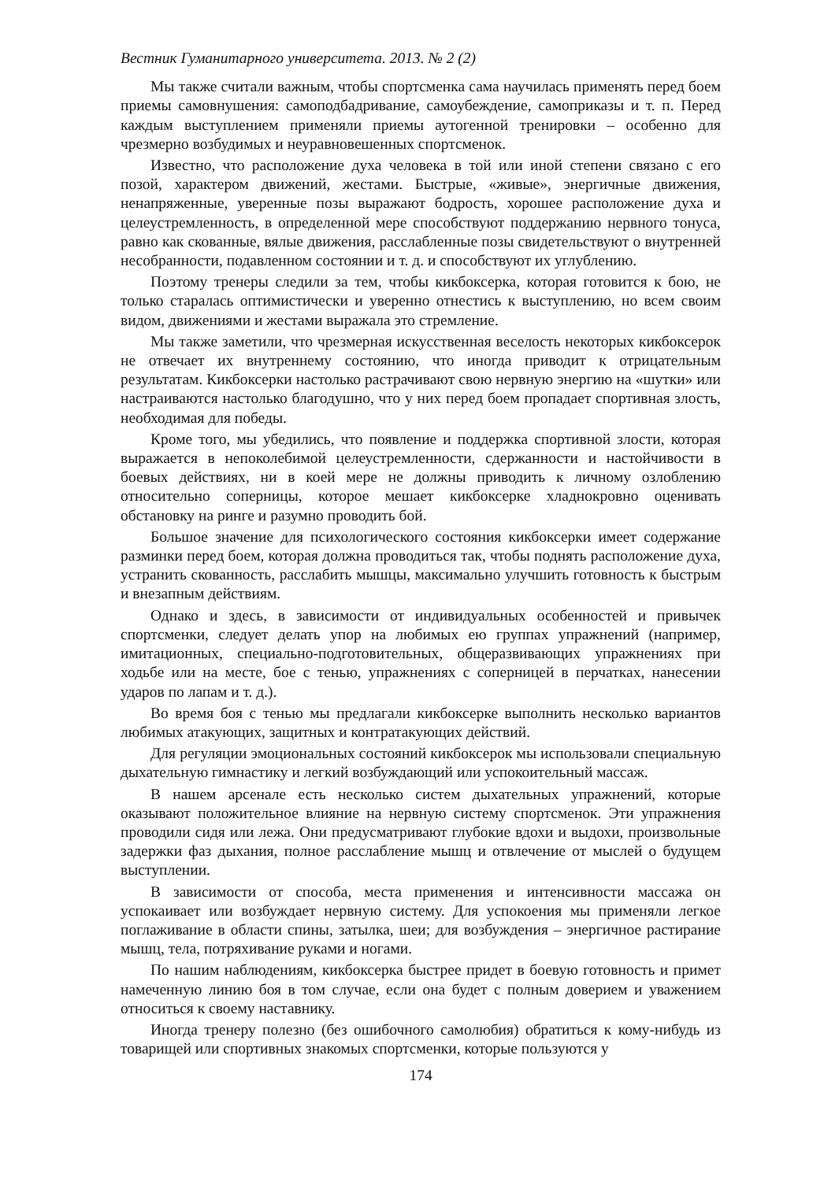Вестник Гуманитарного университета. 2013. № 2 (2)
Мы также считали важным, чтобы спортсменка сама научилась применять перед боем приемы самовнушения: самоподбадривание, самоубеждение, самоприказы и т. п. Перед каждым выступлением применяли приемы аутогенной тренировки – особенно для чрезмерно возбудимых и неуравновешенных спортсменок.
Известно, что расположение духа человека в той или иной степени связано с его позой, характером движений, жестами. Быстрые, «живые», энергичные движения, ненапряженные, уверенные позы выражают бодрость, хорошее расположение духа и целеустремленность, в определенной мере способствуют поддержанию нервного тонуса, равно как скованные, вялые движения, расслабленные позы свидетельствуют о внутренней несобранности, подавленном состоянии и т. д. и способствуют их углублению.
Поэтому тренеры следили за тем, чтобы кикбоксерка, которая готовится к бою, не только старалась оптимистически и уверенно отнестись к выступлению, но всем своим видом, движениями и жестами выражала это стремление.
Мы также заметили, что чрезмерная искусственная веселость некоторых кикбоксерок не отвечает их внутреннему состоянию, что иногда приводит к отрицательным результатам. Кикбоксерки настолько растрачивают свою нервную энергию на «шутки» или настраиваются настолько благодушно, что у них перед боем пропадает спортивная злость, необходимая для победы.
Кроме того, мы убедились, что появление и поддержка спортивной злости, которая выражается в непоколебимой целеустремленности, сдержанности и настойчивости в боевых действиях, ни в коей мере не должны приводить к личному озлоблению относительно соперницы, которое мешает кикбоксерке хладнокровно оценивать обстановку на ринге и разумно проводить бой.
Большое значение для психологического состояния кикбоксерки имеет содержание разминки перед боем, которая должна проводиться так, чтобы поднять расположение духа, устранить скованность, расслабить мышцы, максимально улучшить готовность к быстрым и внезапным действиям.
Однако и здесь, в зависимости от индивидуальных особенностей и привычек спортсменки, следует делать упор на любимых ею группах упражнений (например, имитационных, специально-подготовительных, общеразвивающих упражнениях при ходьбе или на месте, бое с тенью, упражнениях с соперницей в перчатках, нанесении ударов по лапам и т. д.).
Во время боя с тенью мы предлагали кикбоксерке выполнить несколько вариантов любимых атакующих, защитных и контратакующих действий.
Для регуляции эмоциональных состояний кикбоксерок мы использовали специальную дыхательную гимнастику и легкий возбуждающий или успокоительный массаж.
В нашем арсенале есть несколько систем дыхательных упражнений, которые оказывают положительное влияние на нервную систему спортсменок. Эти упражнения проводили сидя или лежа. Они предусматривают глубокие вдохи и выдохи, произвольные задержки фаз дыхания, полное расслабление мышц и отвлечение от мыслей о будущем выступлении.
В зависимости от способа, места применения и интенсивности массажа он успокаивает или возбуждает нервную систему. Для успокоения мы применяли легкое поглаживание в области спины, затылка, шеи; для возбуждения – энергичное растирание мышц, тела, потряхивание руками и ногами.
По нашим наблюдениям, кикбоксерка быстрее придет в боевую готовность и примет намеченную линию боя в том случае, если она будет с полным доверием и уважением относиться к своему наставнику.
Иногда тренеру полезно (без ошибочного самолюбия) обратиться к кому-нибудь из товарищей или спортивных знакомых спортсменки, которые пользуются у
174